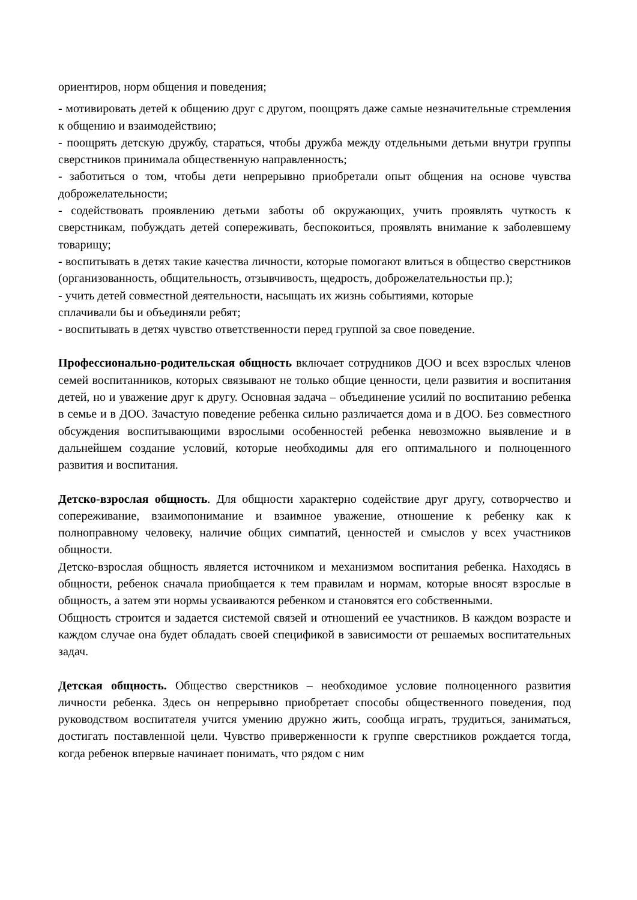ориентиров, норм общения и поведения;
- мотивировать детей к общению друг с другом, поощрять даже самые незначительные стремления к общению и взаимодействию;
- поощрять детскую дружбу, стараться, чтобы дружба между отдельными детьми внутри группы сверстников принимала общественную направленность;
- заботиться о том, чтобы дети непрерывно приобретали опыт общения на основе чувства доброжелательности;
- содействовать проявлению детьми заботы об окружающих, учить проявлять чуткость к сверстникам, побуждать детей сопереживать, беспокоиться, проявлять внимание к заболевшему товарищу;
- воспитывать в детях такие качества личности, которые помогают влиться в общество сверстников (организованность, общительность, отзывчивость, щедрость, доброжелательностьи пр.);
- учить детей совместной деятельности, насыщать их жизнь событиями, которые
сплачивали бы и объединяли ребят;
- воспитывать в детях чувство ответственности перед группой за свое поведение.
Профессионально-родительская общность включает сотрудников ДОО и всех взрослых членов семей воспитанников, которых связывают не только общие ценности, цели развития и воспитания детей, но и уважение друг к другу. Основная задача – объединение усилий по воспитанию ребенка в семье и в ДОО. Зачастую поведение ребенка сильно различается дома и в ДОО. Без совместного обсуждения воспитывающими взрослыми особенностей ребенка невозможно выявление и в дальнейшем создание условий, которые необходимы для его оптимального и полноценного развития и воспитания.
Детско-взрослая общность. Для общности характерно содействие друг другу, сотворчество и сопереживание, взаимопонимание и взаимное уважение, отношение к ребенку как к полноправному человеку, наличие общих симпатий, ценностей и смыслов у всех участников общности.
Детско-взрослая общность является источником и механизмом воспитания ребенка. Находясь в общности, ребенок сначала приобщается к тем правилам и нормам, которые вносят взрослые в общность, а затем эти нормы усваиваются ребенком и становятся его собственными.
Общность строится и задается системой связей и отношений ее участников. В каждом возрасте и каждом случае она будет обладать своей спецификой в зависимости от решаемых воспитательных задач.
Детская общность. Общество сверстников – необходимое условие полноценного развития личности ребенка. Здесь он непрерывно приобретает способы общественного поведения, под руководством воспитателя учится умению дружно жить, сообща играть, трудиться, заниматься, достигать поставленной цели. Чувство приверженности к группе сверстников рождается тогда, когда ребенок впервые начинает понимать, что рядом с ним